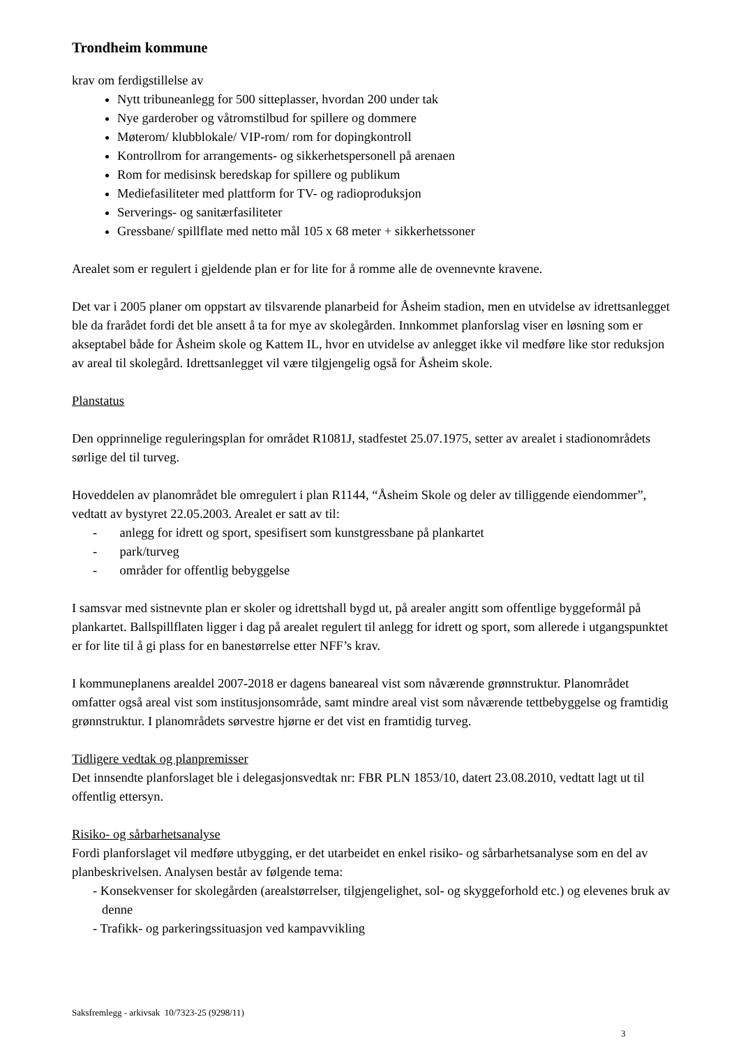Trondheim kommune
krav om ferdigstillelse av
Nytt tribuneanlegg for 500 sitteplasser, hvordan 200 under tak
Nye garderober og våtromstilbud for spillere og dommere
Møterom/ klubblokale/ VIP-rom/ rom for dopingkontroll
Kontrollrom for arrangements- og sikkerhetspersonell på arenaen
Rom for medisinsk beredskap for spillere og publikum
Mediefasiliteter med plattform for TV- og radioproduksjon
Serverings- og sanitærfasiliteter
Gressbane/ spillflate med netto mål 105 x 68 meter + sikkerhetssoner
Arealet som er regulert i gjeldende plan er for lite for å romme alle de ovennevnte kravene.
Det var i 2005 planer om oppstart av tilsvarende planarbeid for Åsheim stadion, men en utvidelse av idrettsanlegget ble da frarådet fordi det ble ansett å ta for mye av skolegården. Innkommet planforslag viser en løsning som er akseptabel både for Åsheim skole og Kattem IL, hvor en utvidelse av anlegget ikke vil medføre like stor reduksjon av areal til skolegård. Idrettsanlegget vil være tilgjengelig også for Åsheim skole.
Planstatus
Den opprinnelige reguleringsplan for området R1081J, stadfestet 25.07.1975, setter av arealet i stadionområdets sørlige del til turveg.
Hoveddelen av planområdet ble omregulert i plan R1144, “Åsheim Skole og deler av tilliggende eiendommer”, vedtatt av bystyret 22.05.2003. Arealet er satt av til:
- anlegg for idrett og sport, spesifisert som kunstgressbane på plankartet
- park/turveg
- områder for offentlig bebyggelse
I samsvar med sistnevnte plan er skoler og idrettshall bygd ut, på arealer angitt som offentlige byggeformål på plankartet. Ballspillflaten ligger i dag på arealet regulert til anlegg for idrett og sport, som allerede i utgangspunktet er for lite til å gi plass for en banestørrelse etter NFF’s krav.
I kommuneplanens arealdel 2007-2018 er dagens baneareal vist som nåværende grønnstruktur. Planområdet omfatter også areal vist som institusjonsområde, samt mindre areal vist som nåværende tettbebyggelse og framtidig grønnstruktur. I planområdets sørvestre hjørne er det vist en framtidig turveg.
Tidligere vedtak og planpremisser
Det innsendte planforslaget ble i delegasjonsvedtak nr: FBR PLN 1853/10, datert 23.08.2010, vedtatt lagt ut til offentlig ettersyn.
Risiko- og sårbarhetsanalyse
Fordi planforslaget vil medføre utbygging, er det utarbeidet en enkel risiko- og sårbarhetsanalyse som en del av planbeskrivelsen. Analysen består av følgende tema:
- Konsekvenser for skolegården (arealstørrelser, tilgjengelighet, sol- og skyggeforhold etc.) og elevenes bruk av denne
- Trafikk- og parkeringssituasjon ved kampavvikling
Saksfremlegg - arkivsak 10/7323-25 (9298/11)
3